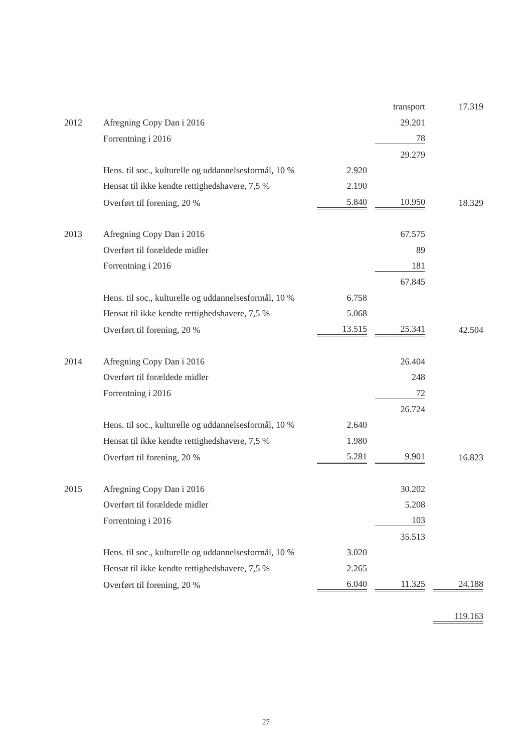| | | | | transport | | 17.319 |
| 2012 | Afregning Copy Dan i 2016 | | | 29.201 | | |
| | Forrentning i 2016 | | | 78 | | |
| | | | | 29.279 | | |
| | Hens. til soc., kulturelle og uddannelsesformål, 10 % | 2.920 | | | | |
| | Hensat til ikke kendte rettighedshavere, 7,5 % | 2.190 | | | | |
| | Overført til forening, 20 % | 5.840 | | 10.950 | | 18.329 |
| 2013 | Afregning Copy Dan i 2016 | | | 67.575 | | |
| | Overført til forældede midler | | | 89 | | |
| | Forrentning i 2016 | | | 181 | | |
| | | | | 67.845 | | |
| | Hens. til soc., kulturelle og uddannelsesformål, 10 % | 6.758 | | | | |
| | Hensat til ikke kendte rettighedshavere, 7,5 % | 5.068 | | | | |
| | Overført til forening, 20 % | 13.515 | | 25.341 | | 42.504 |
| 2014 | Afregning Copy Dan i 2016 | | | 26.404 | | |
| | Overført til forældede midler | | | 248 | | |
| | Forrentning i 2016 | | | 72 | | |
| | | | | 26.724 | | |
| | Hens. til soc., kulturelle og uddannelsesformål, 10 % | 2.640 | | | | |
| | Hensat til ikke kendte rettighedshavere, 7,5 % | 1.980 | | | | |
| | Overført til forening, 20 % | 5.281 | | 9.901 | | 16.823 |
| 2015 | Afregning Copy Dan i 2016 | | | 30.202 | | |
| | Overført til forældede midler | | | 5.208 | | |
| | Forrentning i 2016 | | | 103 | | |
| | | | | 35.513 | | |
| | Hens. til soc., kulturelle og uddannelsesformål, 10 % | 3.020 | | | | |
| | Hensat til ikke kendte rettighedshavere, 7,5 % | 2.265 | | | | |
| | Overført til forening, 20 % | 6.040 | | 11.325 | | 24.188 |
| | | | | | | 119.163 |
27